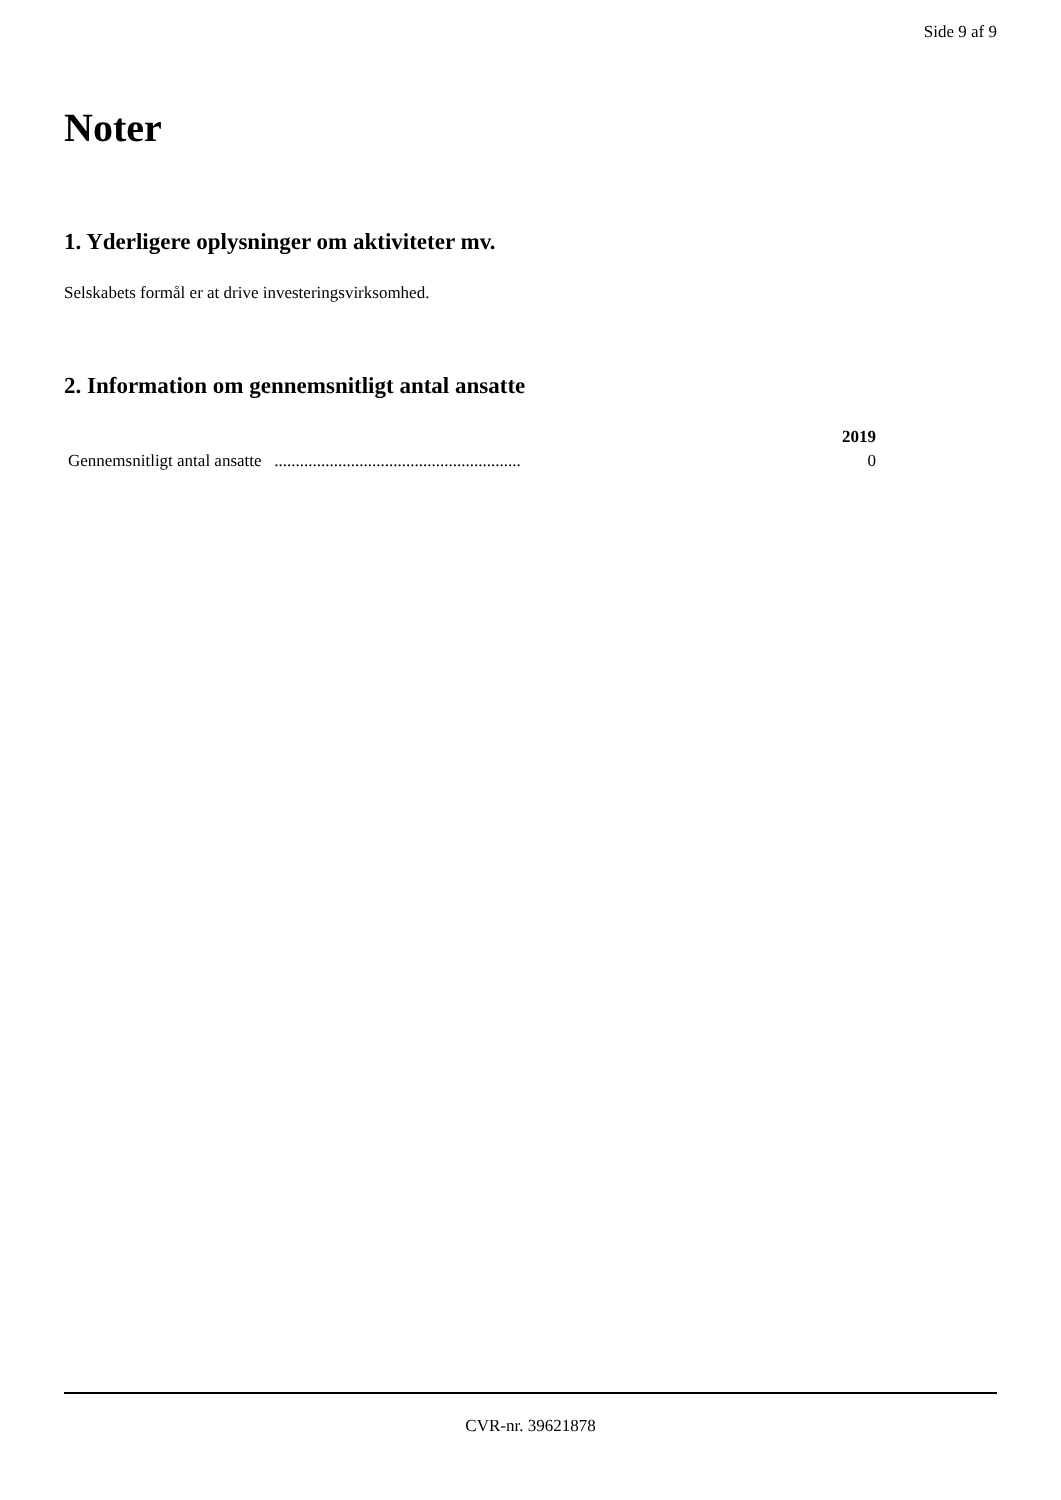Side 9 af 9
Noter
1. Yderligere oplysninger om aktiviteter mv.
Selskabets formål er at drive investeringsvirksomhed.
2. Information om gennemsnitligt antal ansatte
| | 2019 |
| --- | --- |
| Gennemsnitligt antal ansatte .......................................................... | 0 |
CVR-nr. 39621878